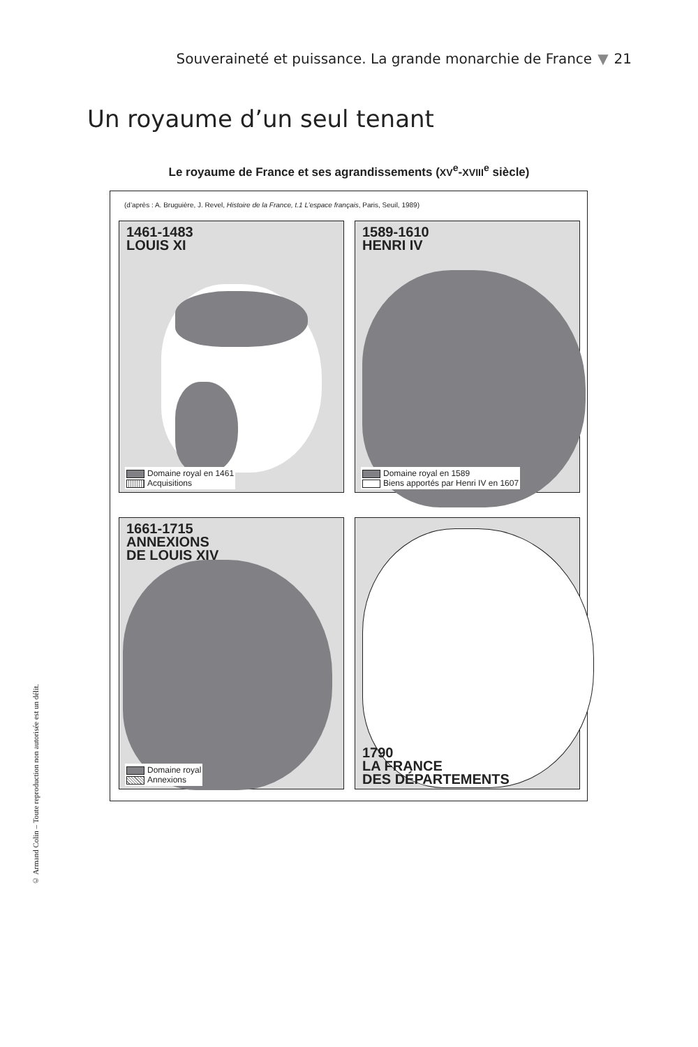Souveraineté et puissance. La grande monarchie de France ▼ 21
Un royaume d’un seul tenant
Le royaume de France et ses agrandissements (XV<sup>e</sup>-XVIII<sup>e</sup> siècle)
(d’après : A. Bruguière, J. Revel, Histoire de la France, t.1 L’espace français, Paris, Seuil, 1989)
1461-1483
LOUIS XI
Domaine royal en 1461
Acquisitions
1589-1610
HENRI IV
Domaine royal en 1589
Biens apportés par Henri IV en 1607
1661-1715
ANNEXIONS
DE LOUIS XIV
Domaine royal
Annexions
1790
LA FRANCE
DES DÉPARTEMENTS
© Armand Colin – Toute reproduction non autorisée est un délit.